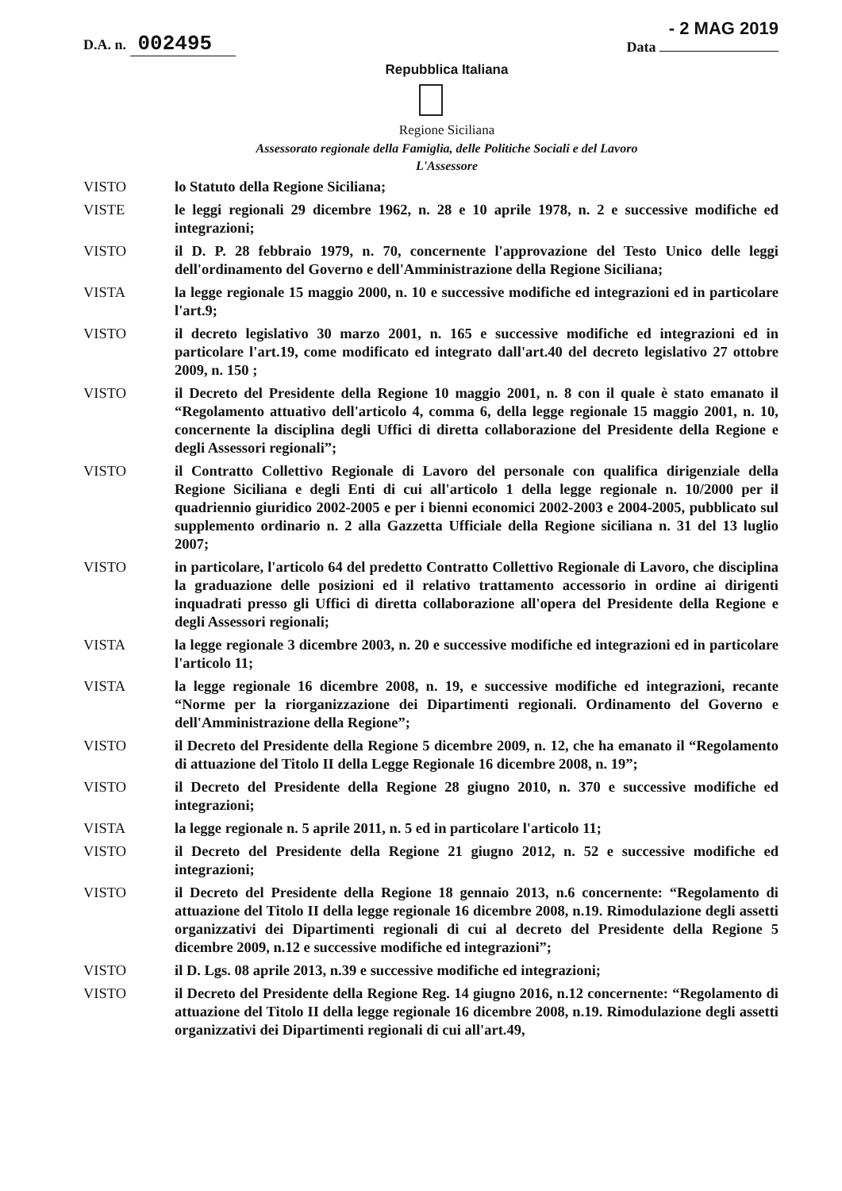D.A. n. 002495
- 2 MAG 2019
Data
Repubblica Italiana
Regione Siciliana
Assessorato regionale della Famiglia, delle Politiche Sociali e del Lavoro
L'Assessore
VISTO lo Statuto della Regione Siciliana;
VISTE le leggi regionali 29 dicembre 1962, n. 28 e 10 aprile 1978, n. 2 e successive modifiche ed integrazioni;
VISTO il D. P. 28 febbraio 1979, n. 70, concernente l'approvazione del Testo Unico delle leggi dell'ordinamento del Governo e dell'Amministrazione della Regione Siciliana;
VISTA la legge regionale 15 maggio 2000, n. 10 e successive modifiche ed integrazioni ed in particolare l'art.9;
VISTO il decreto legislativo 30 marzo 2001, n. 165 e successive modifiche ed integrazioni ed in particolare l'art.19, come modificato ed integrato dall'art.40 del decreto legislativo 27 ottobre 2009, n. 150 ;
VISTO il Decreto del Presidente della Regione 10 maggio 2001, n. 8 con il quale è stato emanato il “Regolamento attuativo dell'articolo 4, comma 6, della legge regionale 15 maggio 2001, n. 10, concernente la disciplina degli Uffici di diretta collaborazione del Presidente della Regione e degli Assessori regionali”;
VISTO il Contratto Collettivo Regionale di Lavoro del personale con qualifica dirigenziale della Regione Siciliana e degli Enti di cui all'articolo 1 della legge regionale n. 10/2000 per il quadriennio giuridico 2002-2005 e per i bienni economici 2002-2003 e 2004-2005, pubblicato sul supplemento ordinario n. 2 alla Gazzetta Ufficiale della Regione siciliana n. 31 del 13 luglio 2007;
VISTO in particolare, l'articolo 64 del predetto Contratto Collettivo Regionale di Lavoro, che disciplina la graduazione delle posizioni ed il relativo trattamento accessorio in ordine ai dirigenti inquadrati presso gli Uffici di diretta collaborazione all'opera del Presidente della Regione e degli Assessori regionali;
VISTA la legge regionale 3 dicembre 2003, n. 20 e successive modifiche ed integrazioni ed in particolare l'articolo 11;
VISTA la legge regionale 16 dicembre 2008, n. 19, e successive modifiche ed integrazioni, recante “Norme per la riorganizzazione dei Dipartimenti regionali. Ordinamento del Governo e dell'Amministrazione della Regione”;
VISTO il Decreto del Presidente della Regione 5 dicembre 2009, n. 12, che ha emanato il “Regolamento di attuazione del Titolo II della Legge Regionale 16 dicembre 2008, n. 19”;
VISTO il Decreto del Presidente della Regione 28 giugno 2010, n. 370 e successive modifiche ed integrazioni;
VISTA la legge regionale n. 5 aprile 2011, n. 5 ed in particolare l'articolo 11;
VISTO il Decreto del Presidente della Regione 21 giugno 2012, n. 52 e successive modifiche ed integrazioni;
VISTO il Decreto del Presidente della Regione 18 gennaio 2013, n.6 concernente: “Regolamento di attuazione del Titolo II della legge regionale 16 dicembre 2008, n.19. Rimodulazione degli assetti organizzativi dei Dipartimenti regionali di cui al decreto del Presidente della Regione 5 dicembre 2009, n.12 e successive modifiche ed integrazioni”;
VISTO il D. Lgs. 08 aprile 2013, n.39 e successive modifiche ed integrazioni;
VISTO il Decreto del Presidente della Regione Reg. 14 giugno 2016, n.12 concernente: “Regolamento di attuazione del Titolo II della legge regionale 16 dicembre 2008, n.19. Rimodulazione degli assetti organizzativi dei Dipartimenti regionali di cui all'art.49,